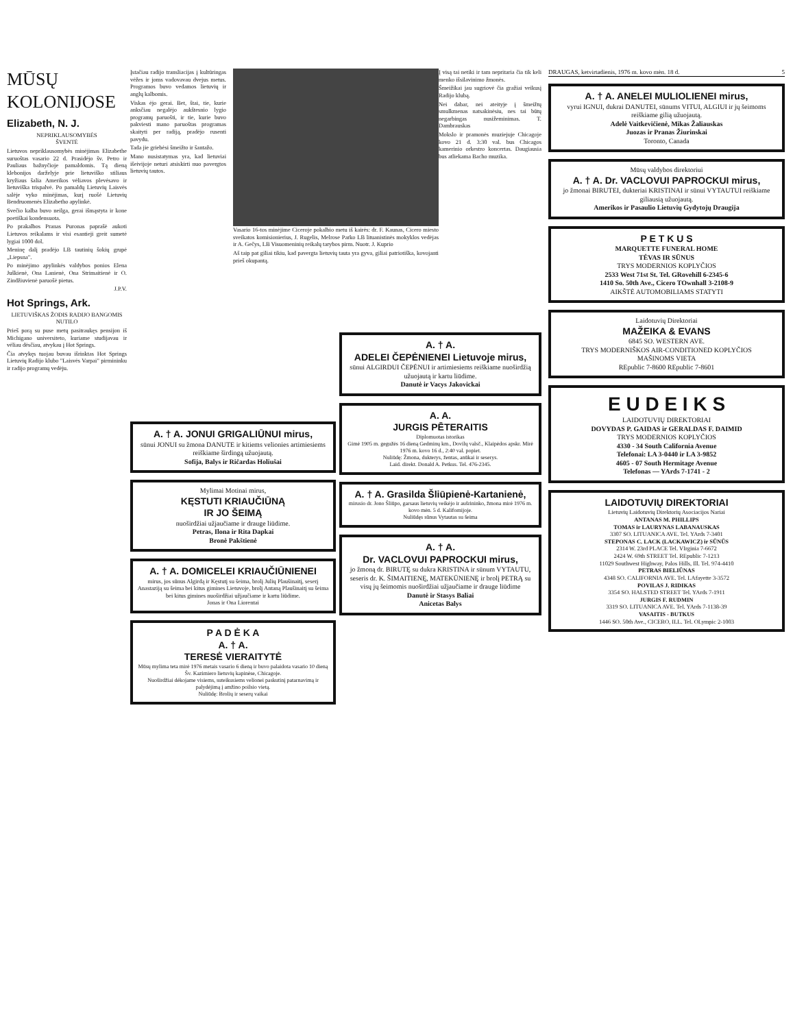MŪSŲ KOLONIJOSE
Elizabeth, N. J.
NEPRIKLAUSOMYBĖS
ŠVENTĖ
Lietuvos nepriklausomybės minėjimas Elizabethe suruoštas vasario 22 d. Prasidėjo šv. Petro ir Pauliaus bažnyčioje pamaldomis. Tą dieną klebonijos darželyje prie lietuviško stiliaus kryžiaus šalia Amerikos vėliavos plevėsavo ir lietuviška trispalvė. Po pamaldų Lietuvių Laisvės salėje vyko minėjimas, kurį ruošė Lietuvių Bendruomenės Elizabetho apylinkė.
Svečio kalba buvo neilga, gerai išmąstyta ir kone poetiškai kondensuota.
Po prakalbos Pranas Puronas paprašė aukoti Lietuvos reikalams ir visi esantieji greit sumetė lygiai 1000 dol.
Meninę dalį pradėjo LB tautinių šokių grupė „Liepsna".
Po minėjimo apylinkės valdybos ponios Elena Juškienė, Ona Lanienė, Ona Strimaitienė ir O. Zindžiuvienė paruošė pietus.
J.P.V.
Hot Springs, Ark.
LIETUVIŠKAS ŽODIS RADIJO BANGOMIS NUTILO
Prieš porą su puse metų pasitraukęs pensijon iš Michigano universiteto, kuriame studijavau ir vėliau dėsčiau, atvykau į Hot Springs.
Čia atvykęs tuojau buvau išrinktas Hot Springs Lietuvių Radijo klubo "Laisvės Varpai" pirmininku ir radijo programų vedėju.
Įstačiau radijo transliacijas į kultūringas vėžes ir joms vadovavau dvejus metus. Programos buvo vedamos lietuvių ir anglų kalbomis.
Viskas ėjo gerai. Bet, štai, tie, kurie anksčiau negalėjo aukštesnio lygio programų paruošti, ir tie, kurie buvo pakviesti mano paruoštas programas skaityti per radiją, pradėjo rusenti pavydu.
Tada jie griebėsi šmeižto ir šantažo.
Mano nusistatymas yra, kad lietuviai išeivijoje neturi atsiskirti nuo pavergtos lietuvių tautos.
Vasario 16-tos minėjime Ciceroje pokalbio metu iš kairės: dr. F. Kaunas, Cicero miesto sveikatos komisionierius, J. Rugelis, Melrose Parko LB lituanistinės mokyklos vedėjas ir A. Gečys, LB Visuomeninių reikalų tarybos pirm. Nuotr. J. Kuprio
Aš taip pat giliai tikiu, kad pavergta lietuvių tauta yra gyva, giliai patriotiška, kovojanti prieš okupantą.
Į visą tai netiki ir tam nepritaria čia tik keli menko išsilavinimo žmonės.
Šmeižikai jau sugriovė čia gražiai veikusį Radijo klubą.
Nei dabar, nei ateityje į šmeižtų smulkmenas natsakinėsiu, nes tai būtų negarbingas nusižeminimas. T. Dambrauskas
Mokslo ir pramonės muziejuje Chicagoje kovo 21 d. 3:30 val. bus Chicagos kamerinio orkestro koncertas. Daugiausia bus atliekama Bacho muzika.
DRAUGAS, ketvirtadienis, 1976 m. kovo mėn. 18 d. 5
A. † A. ANELEI MULIOLIENEI mirus,
vyrui IGNUI, dukrai DANUTEI, sūnums VITUI, ALGIUI ir jų šeimoms reiškiame gilią užuojautą.
Adelė Vaitkevičienė, Mikas Žaliauskas
Juozas ir Pranas Žiurinskai
Toronto, Canada
Mūsų valdybos direktoriui
A. † A. Dr. VACLOVUI PAPROCKUI mirus,
jo žmonai BIRUTEI, dukteriai KRISTINAI ir sūnui VYTAUTUI reiškiame giliausią užuojautą.
Amerikos ir Pasaulio Lietuvių Gydytojų Draugija
P E T K U S
MARQUETTE FUNERAL HOME
TĖVAS IR SŪNUS
TRYS MODERNIOS KOPLYČIOS
2533 West 71st St. Tel. GRovehill 6-2345-6
1410 So. 50th Ave., Cicero TOwnhall 3-2108-9
AIKŠTĖ AUTOMOBILIAMS STATYTI
Laidotuvių Direktoriai
MAŽEIKA & EVANS
6845 SO. WESTERN AVE.
TRYS MODERNIŠKOS AIR-CONDITIONED KOPLYČIOS
MAŠINOMS VIETA
REpublic 7-8600 REpublic 7-8601
E U D E I K S
LAIDOTUVIŲ DIREKTORIAI
DOVYDAS P. GAIDAS ir GERALDAS F. DAIMID
TRYS MODERNIOS KOPLYČIOS
4330 - 34 South California Avenue
Telefonai: LA 3-0440 ir LA 3-9852
4605 - 07 South Hermitage Avenue
Telefonas — YArds 7-1741 - 2
LAIDOTUVIŲ DIREKTORIAI
Lietuvių Laidotuvių Direktorių Asociacijos Nariai
ANTANAS M. PHILLIPS
TOMAS ir LAURYNAS LABANAUSKAS
3307 SO. LITUANICA AVE. Tel. YArds 7-3401
STEPONAS C. LACK (LACKAWICZ) ir SŪNŪS
2314 W. 23rd PLACE Tel. VIrginia 7-6672
2424 W. 69th STREET Tel. REpublic 7-1213
11029 Southwest Highway, Palos Hills, Ill. Tel. 974-4410
PETRAS BIELIŪNAS
4348 SO. CALIFORNIA AVE. Tel. LAfayette 3-3572
POVILAS J. RIDIKAS
3354 SO. HALSTED STREET Tel. YArds 7-1911
JURGIS F. RUDMIN
3319 SO. LITUANICA AVE. Tel. YArds 7-1138-39
VASAITIS - BUTKUS
1446 SO. 50th Ave., CICERO, ILL. Tel. OLympic 2-1003
A. † A. JONUI GRIGALIŪNUI mirus,
sūnui JONUI su žmona DANUTE ir kitiems velionies artimiesiems reiškiame širdingą užuojautą.
Sofija, Balys ir Ričardas Holiušai
Mylimai Motinai mirus,
KĘSTUTI KRIAUČIŪNĄ
IR JO ŠEIMĄ
nuoširdžiai užjaučiame ir drauge liūdime.
Petras, Ilona ir Rita Dapkai
Bronė Pakštienė
A. † A. DOMICELEI KRIAUČIŪNIENEI
mirus, jos sūnus Algirdą ir Kęstutį su šeima, brolį Julių Plaušinaitį, seserį Anastaziją su šeima bei kitus gimines Lietuvoje, brolį Antaną Plaušinaitį su šeima bei kitus gimines nuoširdžiai užjaučiame ir kartu liūdime.
Jonas ir Ona Liorentai
P A D Ė K A
A. † A.
TERESĖ VIERAITYTĖ
Mūsų mylima teta mirė 1976 metais vasario 6 dieną ir buvo palaidota vasario 10 dieną Šv. Kazimiero lietuvių kapinėse, Chicagoje.
Nuoširdžiai dėkojame visiems, suteikusiems velionei paskutinį patarnavimą ir palydėjimą į amžino poilsio vietą.
Nuliūdę: Brolių ir seserų vaikai
A. † A.
ADELEI ČEPĖNIENEI Lietuvoje mirus,
sūnui ALGIRDUI ČEPĖNUI ir artimiesiems reiškiame nuoširdžią užuojautą ir kartu liūdime.
Danutė ir Vacys Jakovickai
A. A.
JURGIS PĒTERAITIS
Diplomuotas istorikas
Gimė 1905 m. gegužės 16 dieną Gedminų km., Dovilų valsč., Klaipėdos apskr. Mirė 1976 m. kovo 16 d., 2:40 val. popiet.
Nuliūdę: Žmona, dukterys, žentas, anūkai ir seserys.
Laid. direkt. Donald A. Petkus. Tel. 476-2345.
A. † A. Grasilda Šliūpienė-Kartanienė,
mirusio dr. Jono Šliūpo, garsaus lietuvių veikėjo ir aušrininko, žmona mirė 1976 m. kovo mėn. 5 d. Kalifornijoje.
Nuliūdęs sūnus Vytautas su šeima
A. † A.
Dr. VACLOVUI PAPROCKUI mirus,
jo žmoną dr. BIRUTĘ su dukra KRISTINA ir sūnum VYTAUTU, seseris dr. K. ŠIMAITIENĘ, MATEKŪNIENĘ ir brolį PETRĄ su visų jų šeimomis nuoširdžiai užjaučiame ir drauge liūdime
Danutė ir Stasys Baliai
Anicetas Balys